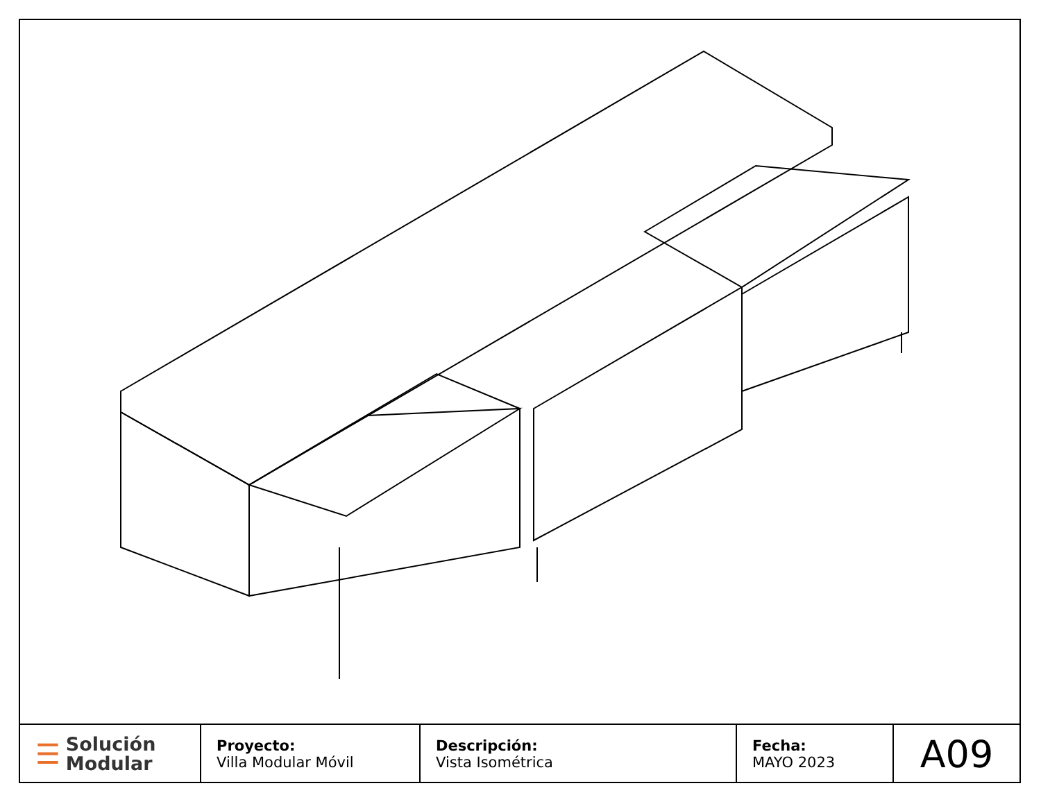| ☰ Solución Modular | Proyecto: Villa Modular Móvil | Descripción: Vista Isométrica | Fecha: MAYO 2023 | A09 |